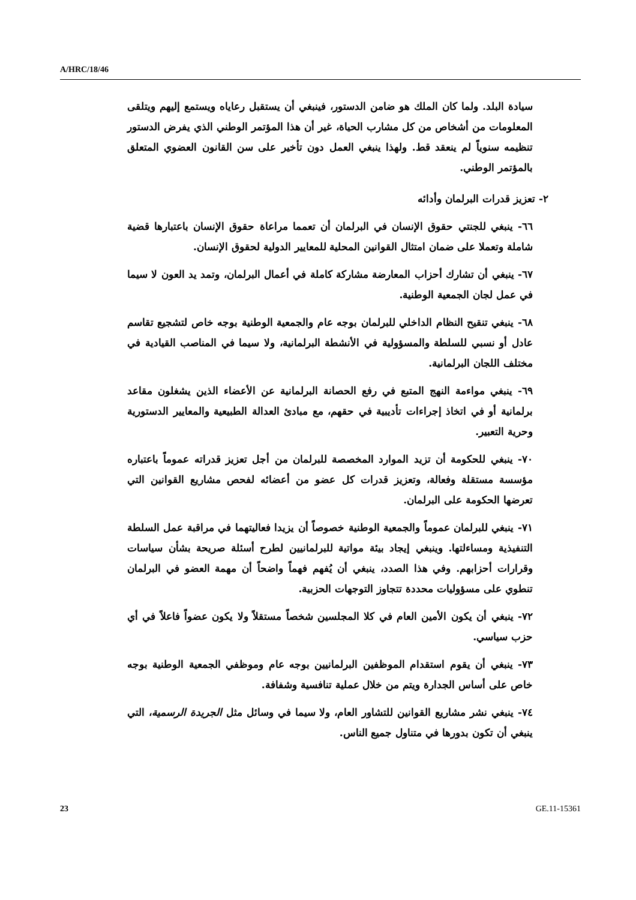A/HRC/18/46
سيادة البلد. ولما كان الملك هو ضامن الدستور، فينبغي أن يستقبل رعاياه ويستمع إليهم ويتلقى المعلومات من أشخاص من كل مشارب الحياة، غير أن هذا المؤتمر الوطني الذي يفرض الدستور تنظيمه سنوياً لم ينعقد قط. ولهذا ينبغي العمل دون تأخير على سن القانون العضوي المتعلق بالمؤتمر الوطني.
٢- تعزيز قدرات البرلمان وأدائه
٦٦- ينبغي للجنتي حقوق الإنسان في البرلمان أن تعمما مراعاة حقوق الإنسان باعتبارها قضية شاملة وتعملا على ضمان امتثال القوانين المحلية للمعايير الدولية لحقوق الإنسان.
٦٧- ينبغي أن تشارك أحزاب المعارضة مشاركة كاملة في أعمال البرلمان، وتمد يد العون لا سيما في عمل لجان الجمعية الوطنية.
٦٨- ينبغي تنقيح النظام الداخلي للبرلمان بوجه عام والجمعية الوطنية بوجه خاص لتشجيع تقاسم عادل أو نسبي للسلطة والمسؤولية في الأنشطة البرلمانية، ولا سيما في المناصب القيادية في مختلف اللجان البرلمانية.
٦٩- ينبغي مواءمة النهج المتبع في رفع الحصانة البرلمانية عن الأعضاء الذين يشغلون مقاعد برلمانية أو في اتخاذ إجراءات تأديبية في حقهم، مع مبادئ العدالة الطبيعية والمعايير الدستورية وحرية التعبير.
٧٠- ينبغي للحكومة أن تزيد الموارد المخصصة للبرلمان من أجل تعزيز قدراته عموماً باعتباره مؤسسة مستقلة وفعالة، وتعزيز قدرات كل عضو من أعضائه لفحص مشاريع القوانين التي تعرضها الحكومة على البرلمان.
٧١- ينبغي للبرلمان عموماً والجمعية الوطنية خصوصاً أن يزيدا فعاليتهما في مراقبة عمل السلطة التنفيذية ومساءلتها. وينبغي إيجاد بيئة مواتية للبرلمانيين لطرح أسئلة صريحة بشأن سياسات وقرارات أحزابهم. وفي هذا الصدد، ينبغي أن يُفهم فهماً واضحاً أن مهمة العضو في البرلمان تنطوي على مسؤوليات محددة تتجاوز التوجهات الحزبية.
٧٢- ينبغي أن يكون الأمين العام في كلا المجلسين شخصاً مستقلاً ولا يكون عضواً فاعلاً في أي حزب سياسي.
٧٣- ينبغي أن يقوم استقدام الموظفين البرلمانيين بوجه عام وموظفي الجمعية الوطنية بوجه خاص على أساس الجدارة ويتم من خلال عملية تنافسية وشفافة.
٧٤- ينبغي نشر مشاريع القوانين للتشاور العام، ولا سيما في وسائل مثل الجريدة الرسمية، التي ينبغي أن تكون بدورها في متناول جميع الناس.
23 GE.11-15361